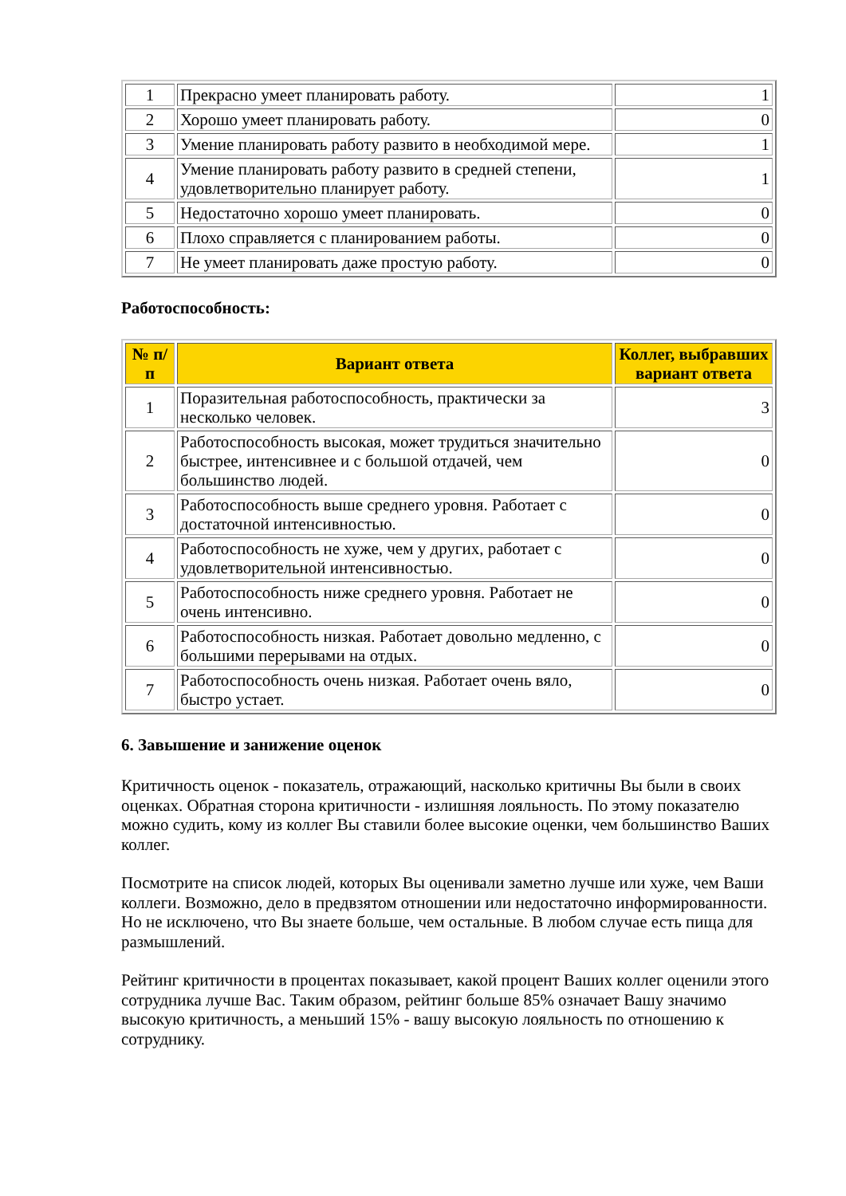| 1 | Прекрасно умеет планировать работу. | 1 |
| 2 | Хорошо умеет планировать работу. | 0 |
| 3 | Умение планировать работу развито в необходимой мере. | 1 |
| 4 | Умение планировать работу развито в средней степени, удовлетворительно планирует работу. | 1 |
| 5 | Недостаточно хорошо умеет планировать. | 0 |
| 6 | Плохо справляется с планированием работы. | 0 |
| 7 | Не умеет планировать даже простую работу. | 0 |
Работоспособность:
| № п/п | Вариант ответа | Коллег, выбравших вариант ответа |
| --- | --- | --- |
| 1 | Поразительная работоспособность, практически за несколько человек. | 3 |
| 2 | Работоспособность высокая, может трудиться значительно быстрее, интенсивнее и с большой отдачей, чем большинство людей. | 0 |
| 3 | Работоспособность выше среднего уровня. Работает с достаточной интенсивностью. | 0 |
| 4 | Работоспособность не хуже, чем у других, работает с удовлетворительной интенсивностью. | 0 |
| 5 | Работоспособность ниже среднего уровня. Работает не очень интенсивно. | 0 |
| 6 | Работоспособность низкая. Работает довольно медленно, с большими перерывами на отдых. | 0 |
| 7 | Работоспособность очень низкая. Работает очень вяло, быстро устает. | 0 |
6. Завышение и занижение оценок
Критичность оценок - показатель, отражающий, насколько критичны Вы были в своих оценках. Обратная сторона критичности - излишняя лояльность. По этому показателю можно судить, кому из коллег Вы ставили более высокие оценки, чем большинство Ваших коллег.
Посмотрите на список людей, которых Вы оценивали заметно лучше или хуже, чем Ваши коллеги. Возможно, дело в предвзятом отношении или недостаточно информированности. Но не исключено, что Вы знаете больше, чем остальные. В любом случае есть пища для размышлений.
Рейтинг критичности в процентах показывает, какой процент Ваших коллег оценили этого сотрудника лучше Вас. Таким образом, рейтинг больше 85% означает Вашу значимо высокую критичность, а меньший 15% - вашу высокую лояльность по отношению к сотруднику.